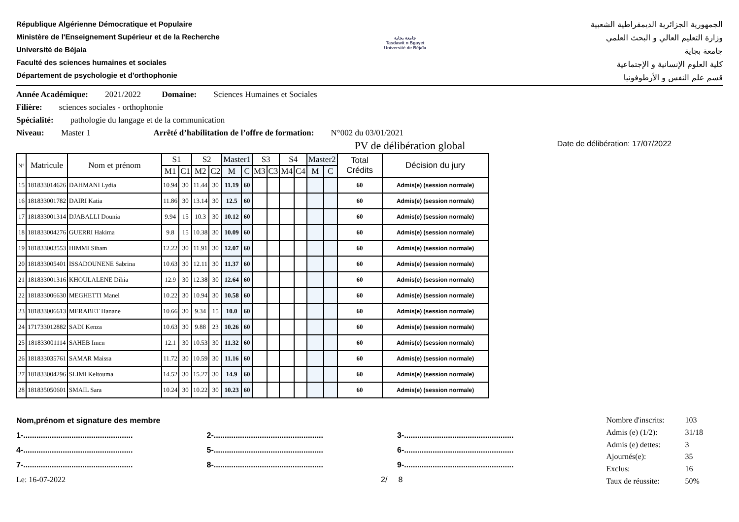République Algérienne Démocratique et Populaire
Ministère de l'Enseignement Supérieur et de la Recherche
Université de Béjaia
Faculté des sciences humaines et sociales
Département de psychologie et d'orthophonie
جامعة بجاية
Tasdawit n Bgayet
Université de Béjaïa
الجمهورية الجزائرية الديمقراطية الشعبية
وزارة التعليم العالي و البحث العلمي
جامعة بجاية
كلية العلوم الإنسانية و الإجتماعية
قسم علم النفس و الأرطوفونيا
Année Académique: 2021/2022 Domaine: Sciences Humaines et Sociales
Filière: sciences sociales - orthophonie
Spécialité: pathologie du langage et de la communication
Niveau: Master 1 Arrêté d’habilitation de l’offre de formation: N°002 du 03/01/2021
PV de délibération global Date de délibération: 17/07/2022
| N° | Matricule | Nom et prénom | S1 | | S2 | | Master1 | | S3 | | S4 | | Master2 | | Total Crédits | Décision du jury |
| --- | --- | --- | --- | --- | --- | --- | --- | --- | --- | --- | --- | --- | --- | --- | --- | --- |
| | | | M1 | C1 | M2 | C2 | M | C | M3 | C3 | M4 | C4 | M | C | | |
| 15 | 181833014626 | DAHMANI Lydia | 10.94 | 30 | 11.44 | 30 | 11.19 | 60 | | | | | | | 60 | Admis(e) (session normale) |
| 16 | 181833001782 | DAIRI Katia | 11.86 | 30 | 13.14 | 30 | 12.5 | 60 | | | | | | | 60 | Admis(e) (session normale) |
| 17 | 181833001314 | DJABALLI Dounia | 9.94 | 15 | 10.3 | 30 | 10.12 | 60 | | | | | | | 60 | Admis(e) (session normale) |
| 18 | 181833004276 | GUERRI Hakima | 9.8 | 15 | 10.38 | 30 | 10.09 | 60 | | | | | | | 60 | Admis(e) (session normale) |
| 19 | 181833003553 | HIMMI Siham | 12.22 | 30 | 11.91 | 30 | 12.07 | 60 | | | | | | | 60 | Admis(e) (session normale) |
| 20 | 181833005401 | ISSADOUNENE Sabrina | 10.63 | 30 | 12.11 | 30 | 11.37 | 60 | | | | | | | 60 | Admis(e) (session normale) |
| 21 | 181833001316 | KHOULALENE Dihia | 12.9 | 30 | 12.38 | 30 | 12.64 | 60 | | | | | | | 60 | Admis(e) (session normale) |
| 22 | 181833006630 | MEGHETTI Manel | 10.22 | 30 | 10.94 | 30 | 10.58 | 60 | | | | | | | 60 | Admis(e) (session normale) |
| 23 | 181833006613 | MERABET Hanane | 10.66 | 30 | 9.34 | 15 | 10.0 | 60 | | | | | | | 60 | Admis(e) (session normale) |
| 24 | 171733012882 | SADI Kenza | 10.63 | 30 | 9.88 | 23 | 10.26 | 60 | | | | | | | 60 | Admis(e) (session normale) |
| 25 | 181833001114 | SAHEB Imen | 12.1 | 30 | 10.53 | 30 | 11.32 | 60 | | | | | | | 60 | Admis(e) (session normale) |
| 26 | 181833035761 | SAMAR Maissa | 11.72 | 30 | 10.59 | 30 | 11.16 | 60 | | | | | | | 60 | Admis(e) (session normale) |
| 27 | 181833004296 | SLIMI Keltouma | 14.52 | 30 | 15.27 | 30 | 14.9 | 60 | | | | | | | 60 | Admis(e) (session normale) |
| 28 | 181835050601 | SMAIL Sara | 10.24 | 30 | 10.22 | 30 | 10.23 | 60 | | | | | | | 60 | Admis(e) (session normale) |
Nom,prénom et signature des membre
1-.................................................. 2-.................................................. 3-..................................................
4-.................................................. 5-.................................................. 6-..................................................
7-.................................................. 8-.................................................. 9-..................................................
Le: 16-07-2022 2/ 8
| Nombre d'inscrits: | 103 |
| Admis (e) (1/2): | 31/18 |
| Admis (e) dettes: | 3 |
| Ajournés(e): | 35 |
| Exclus: | 16 |
| Taux de réussite: | 50% |